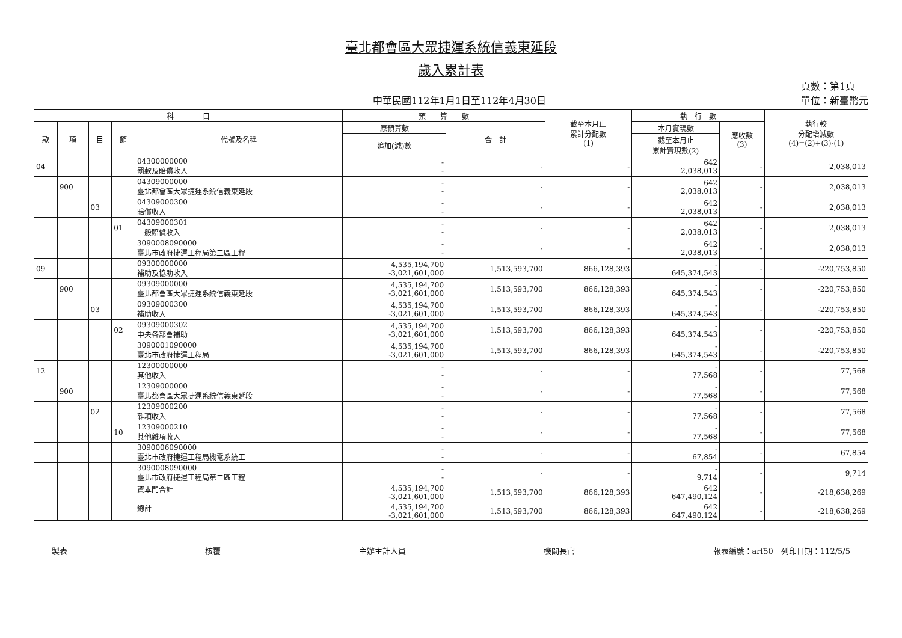臺北都會區大眾捷運系統信義東延段
歲入累計表
中華民國112年1月1日至112年4月30日
頁數：第1頁
單位：新臺幣元
| 科 目 | | | | | 預 算 數 | | 截至本月止 累計分配數 (1) | 執 行 數 | | 執行較 分配增減數 (4)=(2)+(3)-(1) |
| --- | --- | --- | --- | --- | --- | --- | --- | --- | --- | --- |
| 款 | 項 | 目 | 節 | 代號及名稱 | 原預算數 | 合 計 | | 本月實現數 | 應收數 (3) | |
| | | | | | 追加(減)數 | | | 截至本月止 累計實現數(2) | | |
| 04 | | | | 04300000000 罰款及賠償收入 | - - | - | - | 642 2,038,013 | - | 2,038,013 |
| | 900 | | | 04309000000 臺北都會區大眾捷運系統信義東延段 | - - | - | - | 642 2,038,013 | - | 2,038,013 |
| | | 03 | | 04309000300 賠償收入 | - - | - | - | 642 2,038,013 | - | 2,038,013 |
| | | | 01 | 04309000301 一般賠償收入 | - - | - | - | 642 2,038,013 | - | 2,038,013 |
| | | | | 3090008090000 臺北市政府捷運工程局第二區工程 | - - | - | - | 642 2,038,013 | - | 2,038,013 |
| 09 | | | | 09300000000 補助及協助收入 | 4,535,194,700 -3,021,601,000 | 1,513,593,700 | 866,128,393 | - 645,374,543 | - | -220,753,850 |
| | 900 | | | 09309000000 臺北都會區大眾捷運系統信義東延段 | 4,535,194,700 -3,021,601,000 | 1,513,593,700 | 866,128,393 | - 645,374,543 | - | -220,753,850 |
| | | 03 | | 09309000300 補助收入 | 4,535,194,700 -3,021,601,000 | 1,513,593,700 | 866,128,393 | - 645,374,543 | - | -220,753,850 |
| | | | 02 | 09309000302 中央各部會補助 | 4,535,194,700 -3,021,601,000 | 1,513,593,700 | 866,128,393 | - 645,374,543 | - | -220,753,850 |
| | | | | 3090001090000 臺北市政府捷運工程局 | 4,535,194,700 -3,021,601,000 | 1,513,593,700 | 866,128,393 | - 645,374,543 | - | -220,753,850 |
| 12 | | | | 12300000000 其他收入 | - - | - | - | - 77,568 | - | 77,568 |
| | 900 | | | 12309000000 臺北都會區大眾捷運系統信義東延段 | - - | - | - | - 77,568 | - | 77,568 |
| | | 02 | | 12309000200 雜項收入 | - - | - | - | - 77,568 | - | 77,568 |
| | | | 10 | 12309000210 其他雜項收入 | - - | - | - | - 77,568 | - | 77,568 |
| | | | | 3090006090000 臺北市政府捷運工程局機電系統工 | - - | - | - | - 67,854 | - | 67,854 |
| | | | | 3090008090000 臺北市政府捷運工程局第二區工程 | - - | - | - | - 9,714 | - | 9,714 |
| | | | | 資本門合計 | 4,535,194,700 -3,021,601,000 | 1,513,593,700 | 866,128,393 | 642 647,490,124 | - | -218,638,269 |
| | | | | 總計 | 4,535,194,700 -3,021,601,000 | 1,513,593,700 | 866,128,393 | 642 647,490,124 | - | -218,638,269 |
製表 核覆 主辦主計人員 機關長官 報表編號：arf50　列印日期：112/5/5